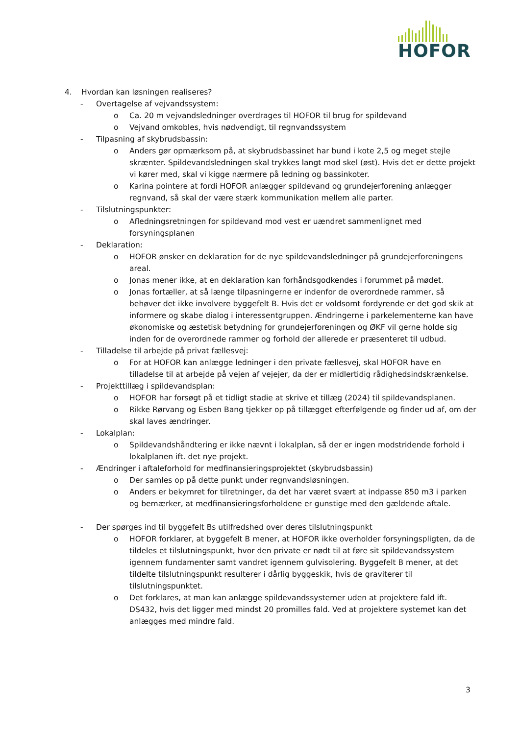HOFOR
4. Hvordan kan løsningen realiseres?
- Overtagelse af vejvandssystem:
o Ca. 20 m vejvandsledninger overdrages til HOFOR til brug for spildevand
o Vejvand omkobles, hvis nødvendigt, til regnvandssystem
- Tilpasning af skybrudsbassin:
o Anders gør opmærksom på, at skybrudsbassinet har bund i kote 2,5 og meget stejle skrænter. Spildevandsledningen skal trykkes langt mod skel (øst). Hvis det er dette projekt vi kører med, skal vi kigge nærmere på ledning og bassinkoter.
o Karina pointere at fordi HOFOR anlægger spildevand og grundejerforening anlægger regnvand, så skal der være stærk kommunikation mellem alle parter.
- Tilslutningspunkter:
o Afledningsretningen for spildevand mod vest er uændret sammenlignet med forsyningsplanen
- Deklaration:
o HOFOR ønsker en deklaration for de nye spildevandsledninger på grundejerforeningens areal.
o Jonas mener ikke, at en deklaration kan forhåndsgodkendes i forummet på mødet.
o Jonas fortæller, at så længe tilpasningerne er indenfor de overordnede rammer, så behøver det ikke involvere byggefelt B. Hvis det er voldsomt fordyrende er det god skik at informere og skabe dialog i interessentgruppen. Ændringerne i parkelementerne kan have økonomiske og æstetisk betydning for grundejerforeningen og ØKF vil gerne holde sig inden for de overordnede rammer og forhold der allerede er præsenteret til udbud.
- Tilladelse til arbejde på privat fællesvej:
o For at HOFOR kan anlægge ledninger i den private fællesvej, skal HOFOR have en tilladelse til at arbejde på vejen af vejejer, da der er midlertidig rådighedsindskrænkelse.
- Projekttillæg i spildevandsplan:
o HOFOR har forsøgt på et tidligt stadie at skrive et tillæg (2024) til spildevandsplanen.
o Rikke Rørvang og Esben Bang tjekker op på tillægget efterfølgende og finder ud af, om der skal laves ændringer.
- Lokalplan:
o Spildevandshåndtering er ikke nævnt i lokalplan, så der er ingen modstridende forhold i lokalplanen ift. det nye projekt.
- Ændringer i aftaleforhold for medfinansieringsprojektet (skybrudsbassin)
o Der samles op på dette punkt under regnvandsløsningen.
o Anders er bekymret for tilretninger, da det har været svært at indpasse 850 m3 i parken og bemærker, at medfinansieringsforholdene er gunstige med den gældende aftale.
- Der spørges ind til byggefelt Bs utilfredshed over deres tilslutningspunkt
o HOFOR forklarer, at byggefelt B mener, at HOFOR ikke overholder forsyningspligten, da de tildeles et tilslutningspunkt, hvor den private er nødt til at føre sit spildevandssystem igennem fundamenter samt vandret igennem gulvisolering. Byggefelt B mener, at det tildelte tilslutningspunkt resulterer i dårlig byggeskik, hvis de graviterer til tilslutningspunktet.
o Det forklares, at man kan anlægge spildevandssystemer uden at projektere fald ift. DS432, hvis det ligger med mindst 20 promilles fald. Ved at projektere systemet kan det anlægges med mindre fald.
3